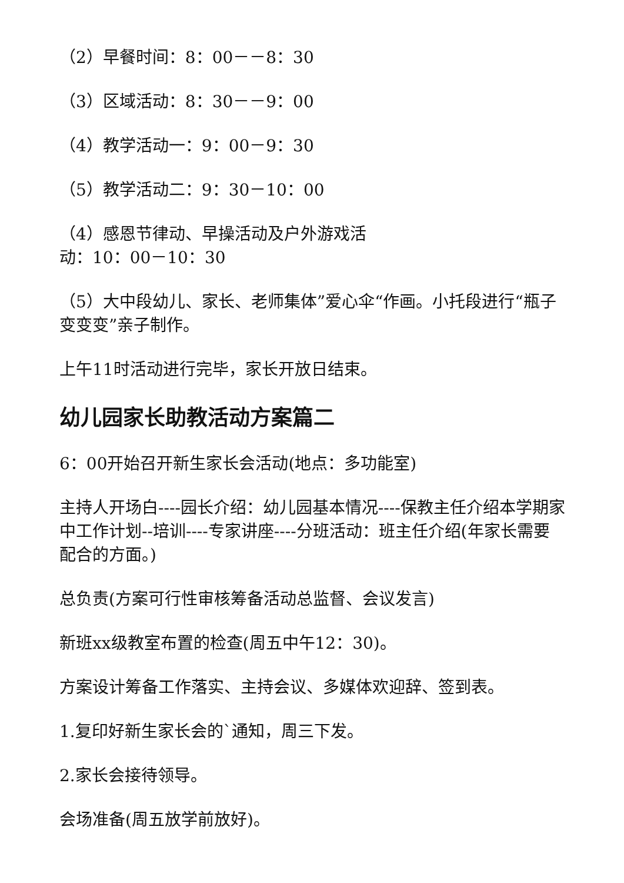（2）早餐时间：8：00－－8：30
（3）区域活动：8：30－－9：00
（4）教学活动一：9：00－9：30
（5）教学活动二：9：30－10：00
（4）感恩节律动、早操活动及户外游戏活
动：10：00－10：30
（5）大中段幼儿、家长、老师集体”爱心伞“作画。小托段进行“瓶子变变变”亲子制作。
上午11时活动进行完毕，家长开放日结束。
幼儿园家长助教活动方案篇二
6：00开始召开新生家长会活动(地点：多功能室)
主持人开场白----园长介绍：幼儿园基本情况----保教主任介绍本学期家中工作计划--培训----专家讲座----分班活动：班主任介绍(年家长需要配合的方面。)
总负责(方案可行性审核筹备活动总监督、会议发言)
新班xx级教室布置的检查(周五中午12：30)。
方案设计筹备工作落实、主持会议、多媒体欢迎辞、签到表。
1.复印好新生家长会的`通知，周三下发。
2.家长会接待领导。
会场准备(周五放学前放好)。